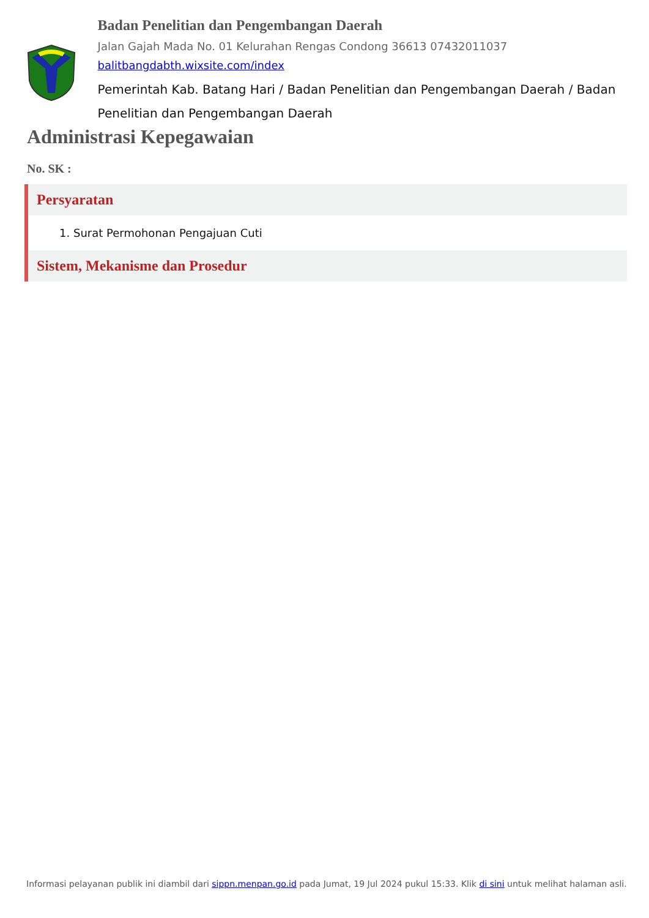Badan Penelitian dan Pengembangan Daerah
Jalan Gajah Mada No. 01 Kelurahan Rengas Condong 36613 07432011037
balitbangdabth.wixsite.com/index
Pemerintah Kab. Batang Hari / Badan Penelitian dan Pengembangan Daerah / Badan Penelitian dan Pengembangan Daerah
Administrasi Kepegawaian
No. SK :
Persyaratan
1. Surat Permohonan Pengajuan Cuti
Sistem, Mekanisme dan Prosedur
Informasi pelayanan publik ini diambil dari sippn.menpan.go.id pada Jumat, 19 Jul 2024 pukul 15:33. Klik di sini untuk melihat halaman asli.